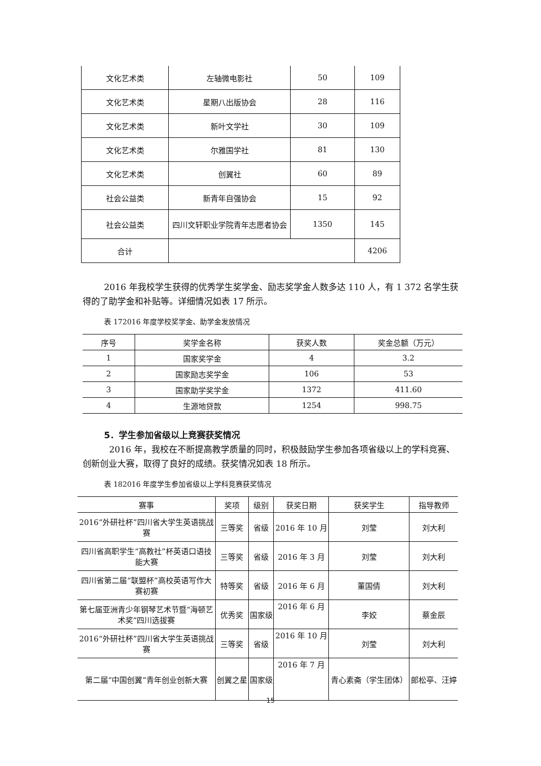| 文化艺术类 | 左轴微电影社 | 50 | 109 |
| 文化艺术类 | 星期八出版协会 | 28 | 116 |
| 文化艺术类 | 新叶文学社 | 30 | 109 |
| 文化艺术类 | 尔雅国学社 | 81 | 130 |
| 文化艺术类 | 创翼社 | 60 | 89 |
| 社会公益类 | 新青年自强协会 | 15 | 92 |
| 社会公益类 | 四川文轩职业学院青年志愿者协会 | 1350 | 145 |
| 合计 | | | 4206 |
2016 年我校学生获得的优秀学生奖学金、励志奖学金人数多达 110 人，有 1 372 名学生获得的了助学金和补贴等。详细情况如表 17 所示。
表 172016 年度学校奖学金、助学金发放情况
| 序号 | 奖学金名称 | 获奖人数 | 奖金总额（万元） |
| --- | --- | --- | --- |
| 1 | 国家奖学金 | 4 | 3.2 |
| 2 | 国家励志奖学金 | 106 | 53 |
| 3 | 国家助学奖学金 | 1372 | 411.60 |
| 4 | 生源地贷款 | 1254 | 998.75 |
5．学生参加省级以上竞赛获奖情况
2016 年，我校在不断提高教学质量的同时，积极鼓励学生参加各项省级以上的学科竞赛、创新创业大赛，取得了良好的成绩。获奖情况如表 18 所示。
表 182016 年度学生参加省级以上学科竞赛获奖情况
| 赛事 | 奖项 | 级别 | 获奖日期 | 获奖学生 | 指导教师 |
| --- | --- | --- | --- | --- | --- |
| 2016“外研社杯”四川省大学生英语挑战赛 | 三等奖 | 省级 | 2016 年 10 月 | 刘莹 | 刘大利 |
| 四川省高职学生“高教社”杯英语口语技能大赛 | 三等奖 | 省级 | 2016 年 3 月 | 刘莹 | 刘大利 |
| 四川省第二届“联盟杯”高校英语写作大赛初赛 | 特等奖 | 省级 | 2016 年 6 月 | 董国倩 | 刘大利 |
| 第七届亚洲青少年钢琴艺术节暨“海顿艺术奖”四川选拔赛 | 优秀奖 | 国家级 | 2016 年 6 月 | 李姣 | 蔡金辰 |
| 2016“外研社杯”四川省大学生英语挑战赛 | 三等奖 | 省级 | 2016 年 10 月 | 刘莹 | 刘大利 |
| 第二届“中国创翼”青年创业创新大赛 | 创翼之星 | 国家级 | 2016 年 7 月 | 青心素斋（学生团体） | 郎松亭、汪婷 |
15